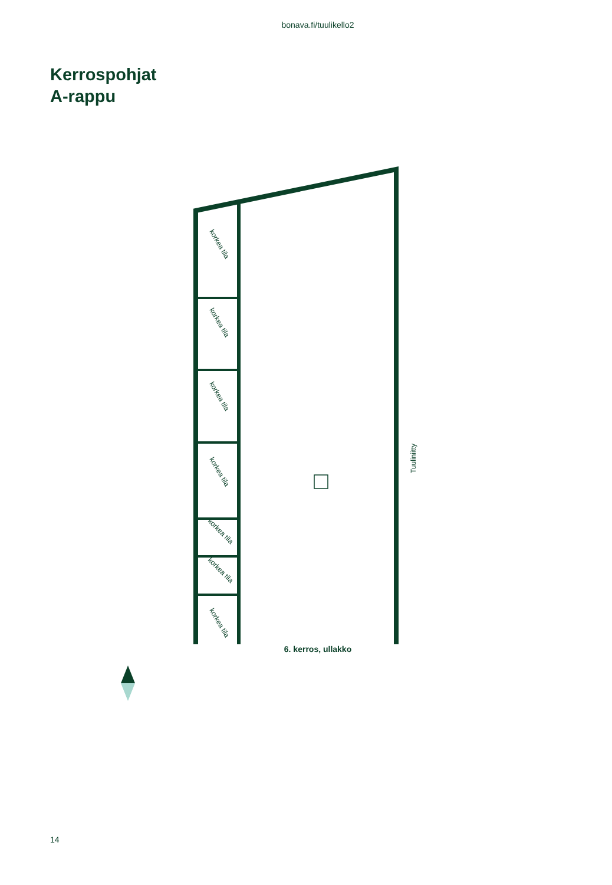bonava.fi/tuulikello2
Kerrospohjat
A-rappu
korkea tila
korkea tila
korkea tila
korkea tila
korkea tila
korkea tila
korkea tila
Tuuliniitty
6. kerros, ullakko
14